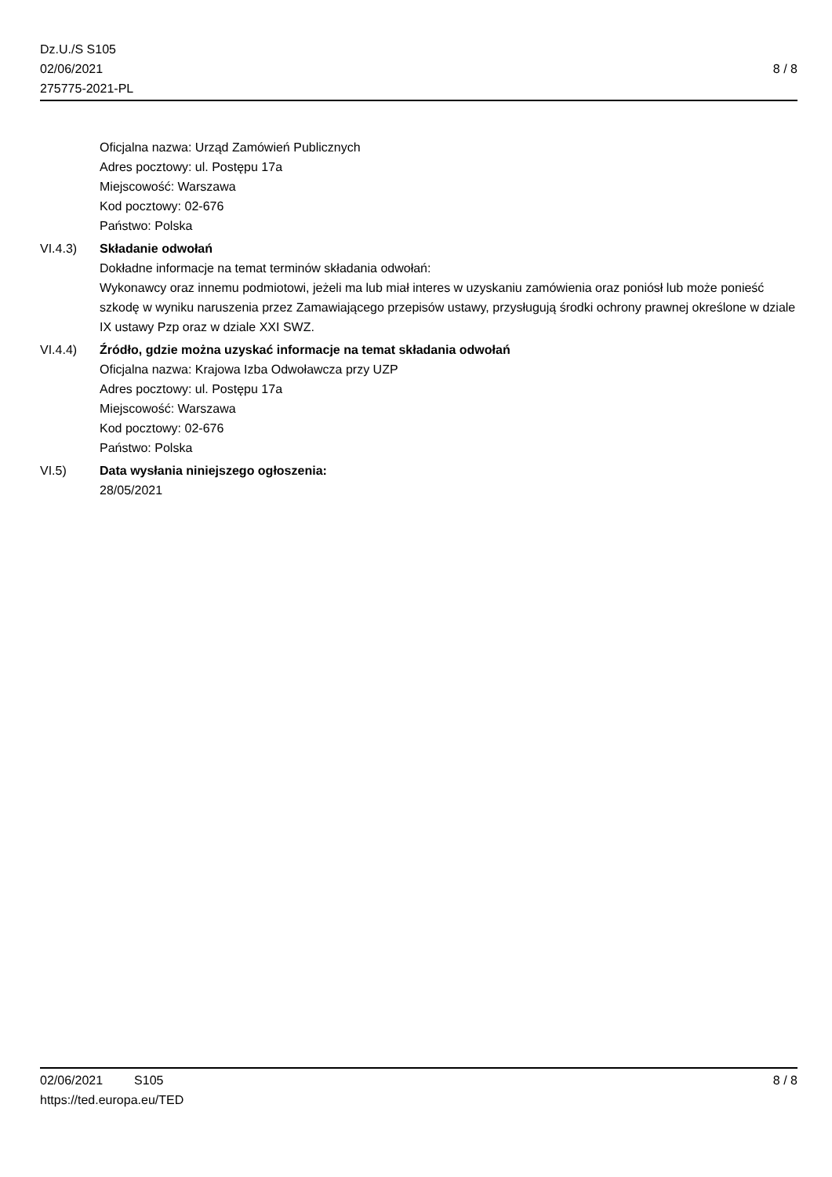Dz.U./S S105
02/06/2021
275775-2021-PL
8 / 8
Oficjalna nazwa: Urząd Zamówień Publicznych
Adres pocztowy: ul. Postępu 17a
Miejscowość: Warszawa
Kod pocztowy: 02-676
Państwo: Polska
VI.4.3) Składanie odwołań
Dokładne informacje na temat terminów składania odwołań:
Wykonawcy oraz innemu podmiotowi, jeżeli ma lub miał interes w uzyskaniu zamówienia oraz poniósł lub może ponieść szkodę w wyniku naruszenia przez Zamawiającego przepisów ustawy, przysługują środki ochrony prawnej określone w dziale IX ustawy Pzp oraz w dziale XXI SWZ.
VI.4.4) Źródło, gdzie można uzyskać informacje na temat składania odwołań
Oficjalna nazwa: Krajowa Izba Odwoławcza przy UZP
Adres pocztowy: ul. Postępu 17a
Miejscowość: Warszawa
Kod pocztowy: 02-676
Państwo: Polska
VI.5) Data wysłania niniejszego ogłoszenia:
28/05/2021
02/06/2021 S105 8 / 8
https://ted.europa.eu/TED